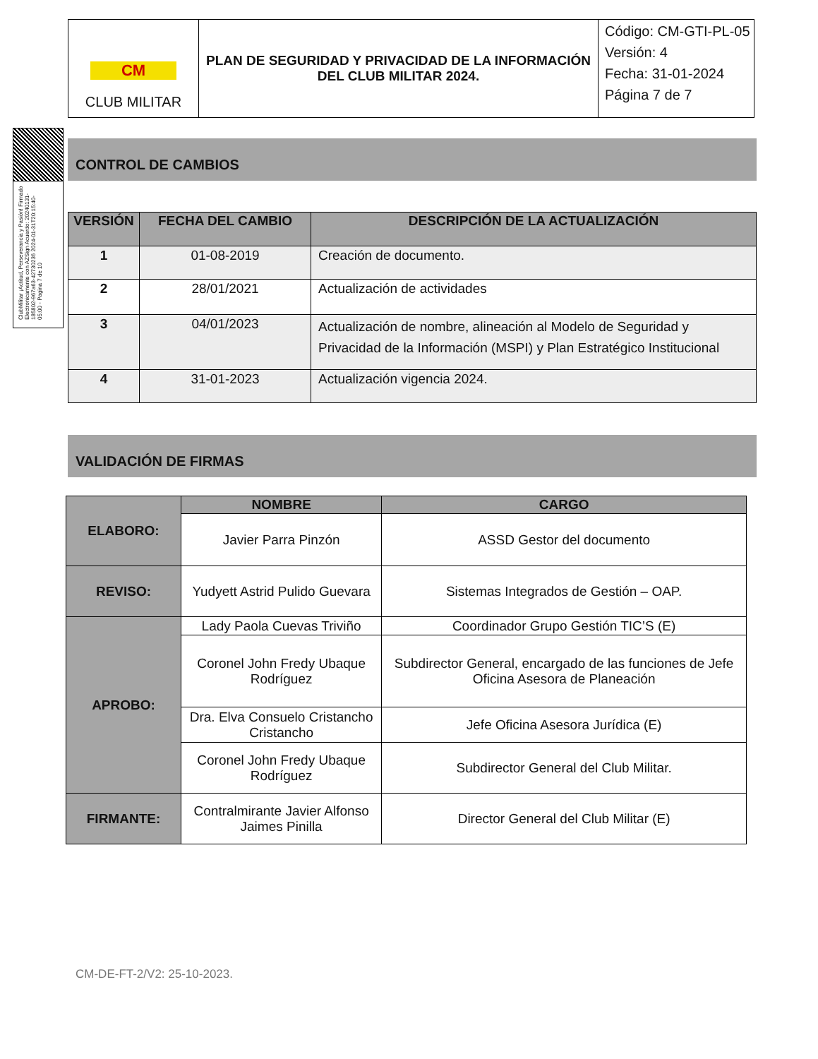| CM CLUB MILITAR | PLAN DE SEGURIDAD Y PRIVACIDAD DE LA INFORMACIÓN DEL CLUB MILITAR 2024. | Código: CM-GTI-PL-05 Versión: 4 Fecha: 31-01-2024 Página 7 de 7 |
ClubMilitar ¡Actitud, Perseverancia y Pasión! Firmado Electronicamente con AZSign Acuerdo: 20240131-185802-967a63-42730236 2024-01-31T20:15:40-05:00 - Pagina 7 de 10
CONTROL DE CAMBIOS
| VERSIÓN | FECHA DEL CAMBIO | DESCRIPCIÓN DE LA ACTUALIZACIÓN |
| --- | --- | --- |
| 1 | 01-08-2019 | Creación de documento. |
| 2 | 28/01/2021 | Actualización de actividades |
| 3 | 04/01/2023 | Actualización de nombre, alineación al Modelo de Seguridad y Privacidad de la Información (MSPI) y Plan Estratégico Institucional |
| 4 | 31-01-2023 | Actualización vigencia 2024. |
VALIDACIÓN DE FIRMAS
| ELABORO: | NOMBRE | CARGO |
| | Javier Parra Pinzón | ASSD Gestor del documento |
| REVISO: | Yudyett Astrid Pulido Guevara | Sistemas Integrados de Gestión – OAP. |
| APROBO: | Lady Paola Cuevas Triviño | Coordinador Grupo Gestión TIC’S (E) |
| | Coronel John Fredy Ubaque Rodríguez | Subdirector General, encargado de las funciones de Jefe Oficina Asesora de Planeación |
| | Dra. Elva Consuelo Cristancho Cristancho | Jefe Oficina Asesora Jurídica (E) |
| | Coronel John Fredy Ubaque Rodríguez | Subdirector General del Club Militar. |
| FIRMANTE: | Contralmirante Javier Alfonso Jaimes Pinilla | Director General del Club Militar (E) |
CM-DE-FT-2/V2: 25-10-2023.